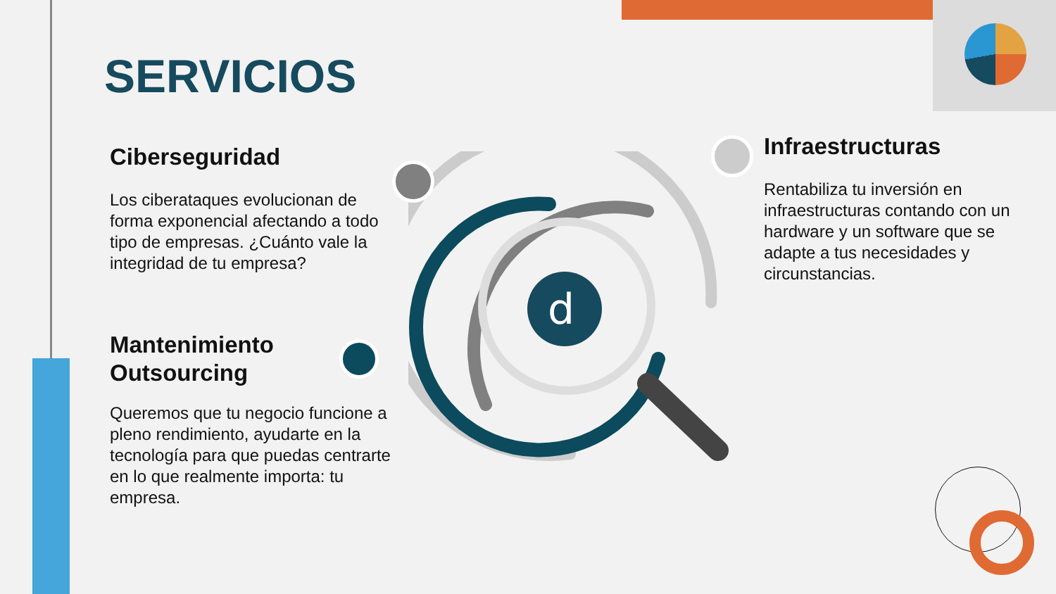d
SERVICIOS
Ciberseguridad
Los ciberataques evolucionan de forma exponencial afectando a todo tipo de empresas. ¿Cuánto vale la integridad de tu empresa?
Mantenimiento
Outsourcing
Queremos que tu negocio funcione a pleno rendimiento, ayudarte en la tecnología para que puedas centrarte en lo que realmente importa: tu empresa.
Infraestructuras
Rentabiliza tu inversión en infraestructuras contando con un hardware y un software que se adapte a tus necesidades y circunstancias.